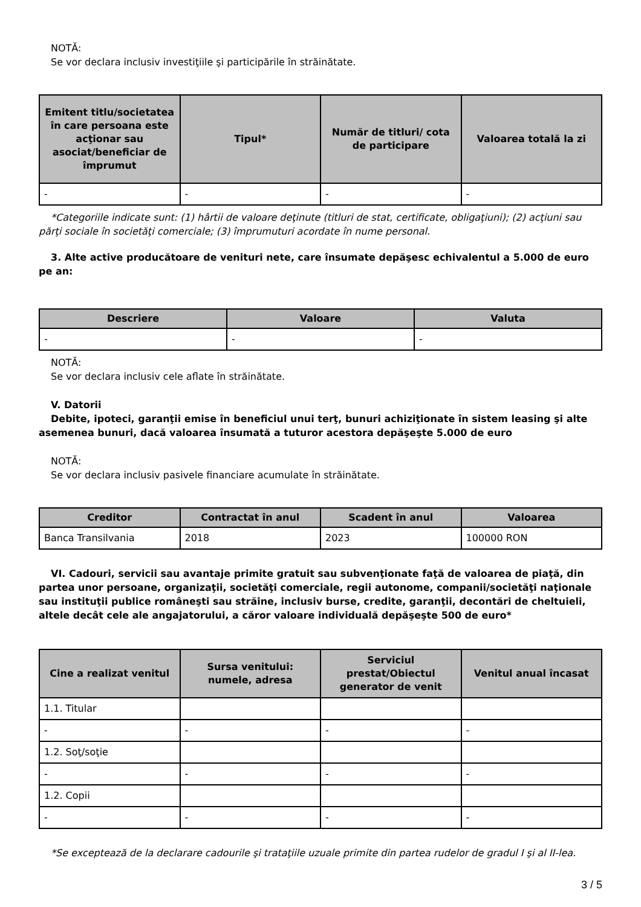NOTĂ:
Se vor declara inclusiv investiţiile şi participările în străinătate.
| Emitent titlu/societatea în care persoana este acţionar sau asociat/beneficiar de împrumut | Tipul* | Număr de titluri/ cota de participare | Valoarea totală la zi |
| --- | --- | --- | --- |
| - | - | - | - |
*Categoriile indicate sunt: (1) hârtii de valoare deţinute (titluri de stat, certificate, obligaţiuni); (2) acţiuni sau părţi sociale în societăţi comerciale; (3) împrumuturi acordate în nume personal.
3. Alte active producătoare de venituri nete, care însumate depăşesc echivalentul a 5.000 de euro pe an:
| Descriere | Valoare | Valuta |
| --- | --- | --- |
| - | - | - |
NOTĂ:
Se vor declara inclusiv cele aflate în străinătate.
V. Datorii
Debite, ipoteci, garanţii emise în beneficiul unui terţ, bunuri achiziţionate în sistem leasing şi alte asemenea bunuri, dacă valoarea însumată a tuturor acestora depăşeşte 5.000 de euro
NOTĂ:
Se vor declara inclusiv pasivele financiare acumulate în străinătate.
| Creditor | Contractat în anul | Scadent în anul | Valoarea |
| --- | --- | --- | --- |
| Banca Transilvania | 2018 | 2023 | 100000 RON |
VI. Cadouri, servicii sau avantaje primite gratuit sau subvenţionate faţă de valoarea de piaţă, din partea unor persoane, organizaţii, societăţi comerciale, regii autonome, companii/societăţi naţionale sau instituţii publice româneşti sau străine, inclusiv burse, credite, garanţii, decontări de cheltuieli, altele decât cele ale angajatorului, a căror valoare individuală depăşeşte 500 de euro*
| Cine a realizat venitul | Sursa venitului: numele, adresa | Serviciul prestat/Obiectul generator de venit | Venitul anual încasat |
| --- | --- | --- | --- |
| 1.1. Titular | | | |
| - | - | - | - |
| 1.2. Soţ/soţie | | | |
| - | - | - | - |
| 1.2. Copii | | | |
| - | - | - | - |
*Se exceptează de la declarare cadourile şi trataţiile uzuale primite din partea rudelor de gradul I şi al II-lea.
3 / 5